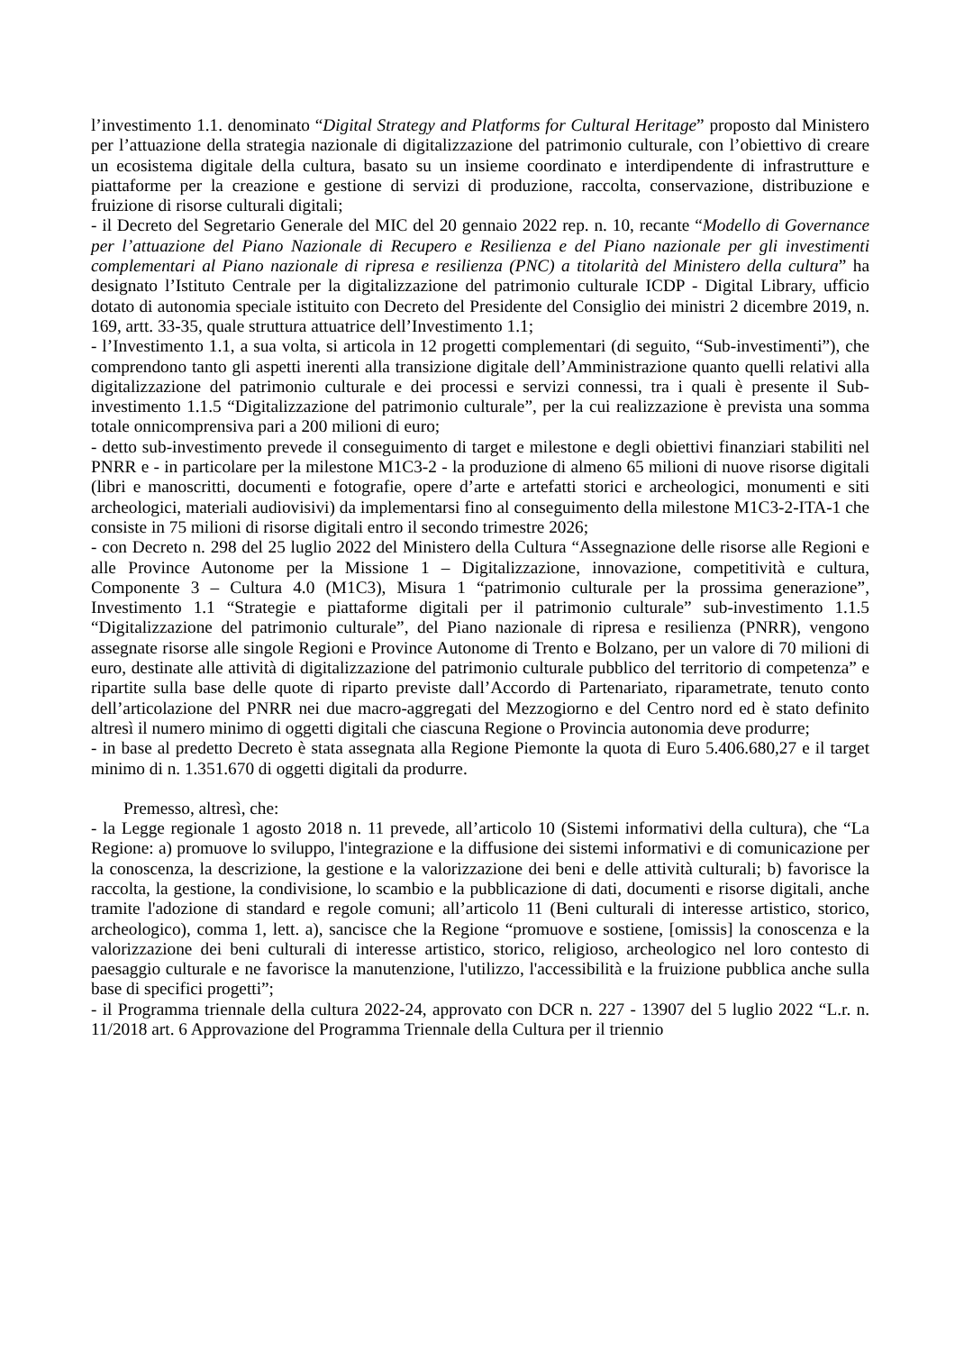l’investimento 1.1. denominato “Digital Strategy and Platforms for Cultural Heritage” proposto dal Ministero per l’attuazione della strategia nazionale di digitalizzazione del patrimonio culturale, con l’obiettivo di creare un ecosistema digitale della cultura, basato su un insieme coordinato e interdipendente di infrastrutture e piattaforme per la creazione e gestione di servizi di produzione, raccolta, conservazione, distribuzione e fruizione di risorse culturali digitali;
- il Decreto del Segretario Generale del MIC del 20 gennaio 2022 rep. n. 10, recante “Modello di Governance per l’attuazione del Piano Nazionale di Recupero e Resilienza e del Piano nazionale per gli investimenti complementari al Piano nazionale di ripresa e resilienza (PNC) a titolarità del Ministero della cultura” ha designato l’Istituto Centrale per la digitalizzazione del patrimonio culturale ICDP - Digital Library, ufficio dotato di autonomia speciale istituito con Decreto del Presidente del Consiglio dei ministri 2 dicembre 2019, n. 169, artt. 33-35, quale struttura attuatrice dell’Investimento 1.1;
- l’Investimento 1.1, a sua volta, si articola in 12 progetti complementari (di seguito, “Sub-investimenti”), che comprendono tanto gli aspetti inerenti alla transizione digitale dell’Amministrazione quanto quelli relativi alla digitalizzazione del patrimonio culturale e dei processi e servizi connessi, tra i quali è presente il Sub-investimento 1.1.5 “Digitalizzazione del patrimonio culturale”, per la cui realizzazione è prevista una somma totale onnicomprensiva pari a 200 milioni di euro;
- detto sub-investimento prevede il conseguimento di target e milestone e degli obiettivi finanziari stabiliti nel PNRR e - in particolare per la milestone M1C3-2 - la produzione di almeno 65 milioni di nuove risorse digitali (libri e manoscritti, documenti e fotografie, opere d’arte e artefatti storici e archeologici, monumenti e siti archeologici, materiali audiovisivi) da implementarsi fino al conseguimento della milestone M1C3-2-ITA-1 che consiste in 75 milioni di risorse digitali entro il secondo trimestre 2026;
- con Decreto n. 298 del 25 luglio 2022 del Ministero della Cultura “Assegnazione delle risorse alle Regioni e alle Province Autonome per la Missione 1 – Digitalizzazione, innovazione, competitività e cultura, Componente 3 – Cultura 4.0 (M1C3), Misura 1 “patrimonio culturale per la prossima generazione”, Investimento 1.1 “Strategie e piattaforme digitali per il patrimonio culturale” sub-investimento 1.1.5 “Digitalizzazione del patrimonio culturale”, del Piano nazionale di ripresa e resilienza (PNRR), vengono assegnate risorse alle singole Regioni e Province Autonome di Trento e Bolzano, per un valore di 70 milioni di euro, destinate alle attività di digitalizzazione del patrimonio culturale pubblico del territorio di competenza” e ripartite sulla base delle quote di riparto previste dall’Accordo di Partenariato, riparametrate, tenuto conto dell’articolazione del PNRR nei due macro-aggregati del Mezzogiorno e del Centro nord ed è stato definito altresì il numero minimo di oggetti digitali che ciascuna Regione o Provincia autonomia deve produrre;
- in base al predetto Decreto è stata assegnata alla Regione Piemonte la quota di Euro 5.406.680,27 e il target minimo di n. 1.351.670 di oggetti digitali da produrre.
Premesso, altresì, che:
- la Legge regionale 1 agosto 2018 n. 11 prevede, all’articolo 10 (Sistemi informativi della cultura), che “La Regione: a) promuove lo sviluppo, l'integrazione e la diffusione dei sistemi informativi e di comunicazione per la conoscenza, la descrizione, la gestione e la valorizzazione dei beni e delle attività culturali; b) favorisce la raccolta, la gestione, la condivisione, lo scambio e la pubblicazione di dati, documenti e risorse digitali, anche tramite l'adozione di standard e regole comuni; all’articolo 11 (Beni culturali di interesse artistico, storico, archeologico), comma 1, lett. a), sancisce che la Regione “promuove e sostiene, [omissis] la conoscenza e la valorizzazione dei beni culturali di interesse artistico, storico, religioso, archeologico nel loro contesto di paesaggio culturale e ne favorisce la manutenzione, l'utilizzo, l'accessibilità e la fruizione pubblica anche sulla base di specifici progetti”;
- il Programma triennale della cultura 2022-24, approvato con DCR n. 227 - 13907 del 5 luglio 2022 “L.r. n. 11/2018 art. 6 Approvazione del Programma Triennale della Cultura per il triennio